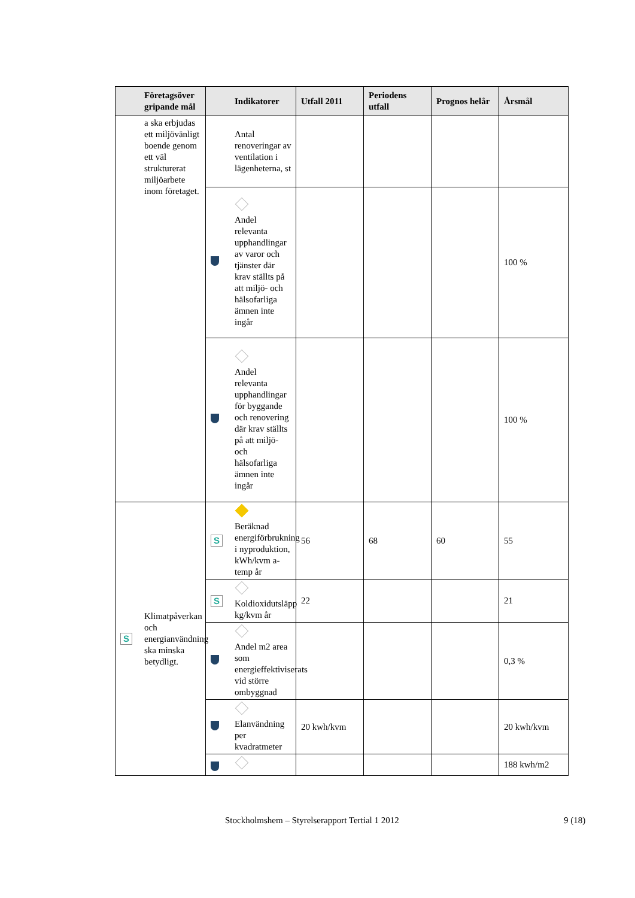| Företagsöver gripande mål | Indikatorer | Utfall 2011 | Periodens utfall | Prognos helår | Årsmål |
| --- | --- | --- | --- | --- | --- |
| a ska erbjudas ett miljövänligt boende genom ett väl strukturerat miljöarbete inom företaget. | Antal renoveringar av ventilation i lägenheterna, st | | | | |
| | Andel relevanta upphandlingar av varor och tjänster där krav ställts på att miljö- och hälsofarliga ämnen inte ingår | | | | 100 % |
| | Andel relevanta upphandlingar för byggande och renovering där krav ställts på att miljö- och hälsofarliga ämnen inte ingår | | | | 100 % |
| S Klimatpåverkan och energianvändning ska minska betydligt. | S Beräknad energiförbrukning i nyproduktion, kWh/kvm a-temp år | 56 | 68 | 60 | 55 |
| | S Koldioxidutsläpp kg/kvm år | 22 | | | 21 |
| | Andel m2 area som energieffektiviserats vid större ombyggnad | | | | 0,3 % |
| | Elanvändning per kvadratmeter | 20 kwh/kvm | | | 20 kwh/kvm |
| | | | | | 188 kwh/m2 |
Stockholmshem – Styrelserapport Tertial 1 2012
9 (18)